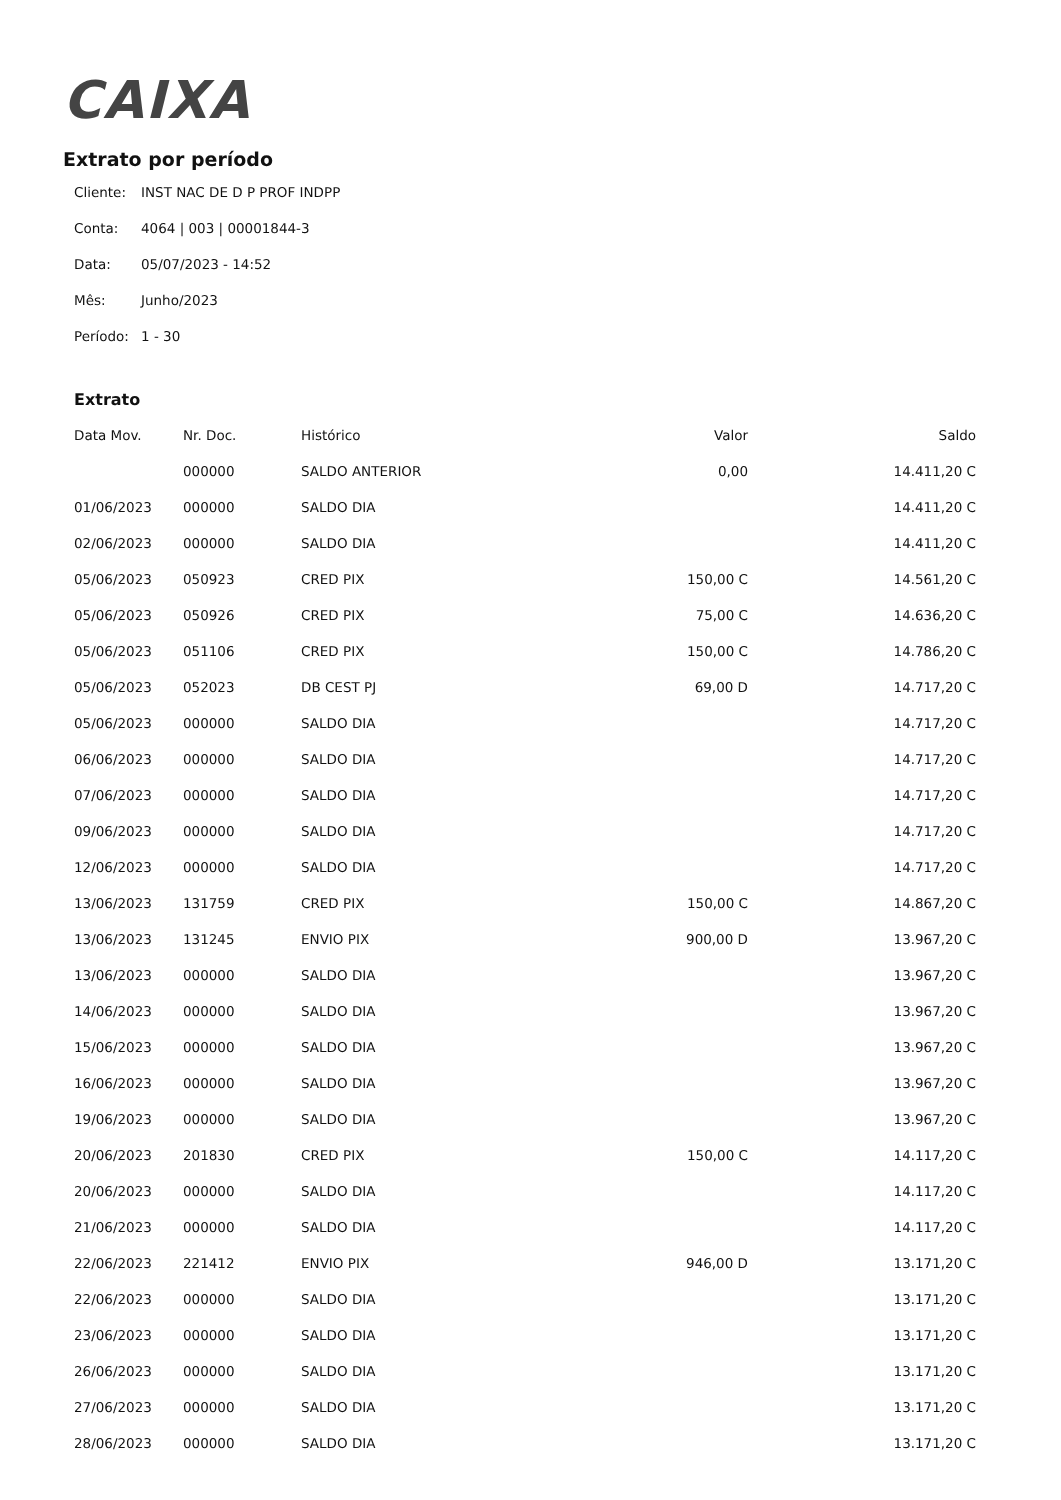CAIXA
Extrato por período
Cliente: INST NAC DE D P PROF INDPP
Conta: 4064 | 003 | 00001844-3
Data: 05/07/2023 - 14:52
Mês: Junho/2023
Período: 1 - 30
Extrato
| Data Mov. | Nr. Doc. | Histórico | Valor | Saldo |
| --- | --- | --- | --- | --- |
| | 000000 | SALDO ANTERIOR | 0,00 | 14.411,20 C |
| 01/06/2023 | 000000 | SALDO DIA | | 14.411,20 C |
| 02/06/2023 | 000000 | SALDO DIA | | 14.411,20 C |
| 05/06/2023 | 050923 | CRED PIX | 150,00 C | 14.561,20 C |
| 05/06/2023 | 050926 | CRED PIX | 75,00 C | 14.636,20 C |
| 05/06/2023 | 051106 | CRED PIX | 150,00 C | 14.786,20 C |
| 05/06/2023 | 052023 | DB CEST PJ | 69,00 D | 14.717,20 C |
| 05/06/2023 | 000000 | SALDO DIA | | 14.717,20 C |
| 06/06/2023 | 000000 | SALDO DIA | | 14.717,20 C |
| 07/06/2023 | 000000 | SALDO DIA | | 14.717,20 C |
| 09/06/2023 | 000000 | SALDO DIA | | 14.717,20 C |
| 12/06/2023 | 000000 | SALDO DIA | | 14.717,20 C |
| 13/06/2023 | 131759 | CRED PIX | 150,00 C | 14.867,20 C |
| 13/06/2023 | 131245 | ENVIO PIX | 900,00 D | 13.967,20 C |
| 13/06/2023 | 000000 | SALDO DIA | | 13.967,20 C |
| 14/06/2023 | 000000 | SALDO DIA | | 13.967,20 C |
| 15/06/2023 | 000000 | SALDO DIA | | 13.967,20 C |
| 16/06/2023 | 000000 | SALDO DIA | | 13.967,20 C |
| 19/06/2023 | 000000 | SALDO DIA | | 13.967,20 C |
| 20/06/2023 | 201830 | CRED PIX | 150,00 C | 14.117,20 C |
| 20/06/2023 | 000000 | SALDO DIA | | 14.117,20 C |
| 21/06/2023 | 000000 | SALDO DIA | | 14.117,20 C |
| 22/06/2023 | 221412 | ENVIO PIX | 946,00 D | 13.171,20 C |
| 22/06/2023 | 000000 | SALDO DIA | | 13.171,20 C |
| 23/06/2023 | 000000 | SALDO DIA | | 13.171,20 C |
| 26/06/2023 | 000000 | SALDO DIA | | 13.171,20 C |
| 27/06/2023 | 000000 | SALDO DIA | | 13.171,20 C |
| 28/06/2023 | 000000 | SALDO DIA | | 13.171,20 C |